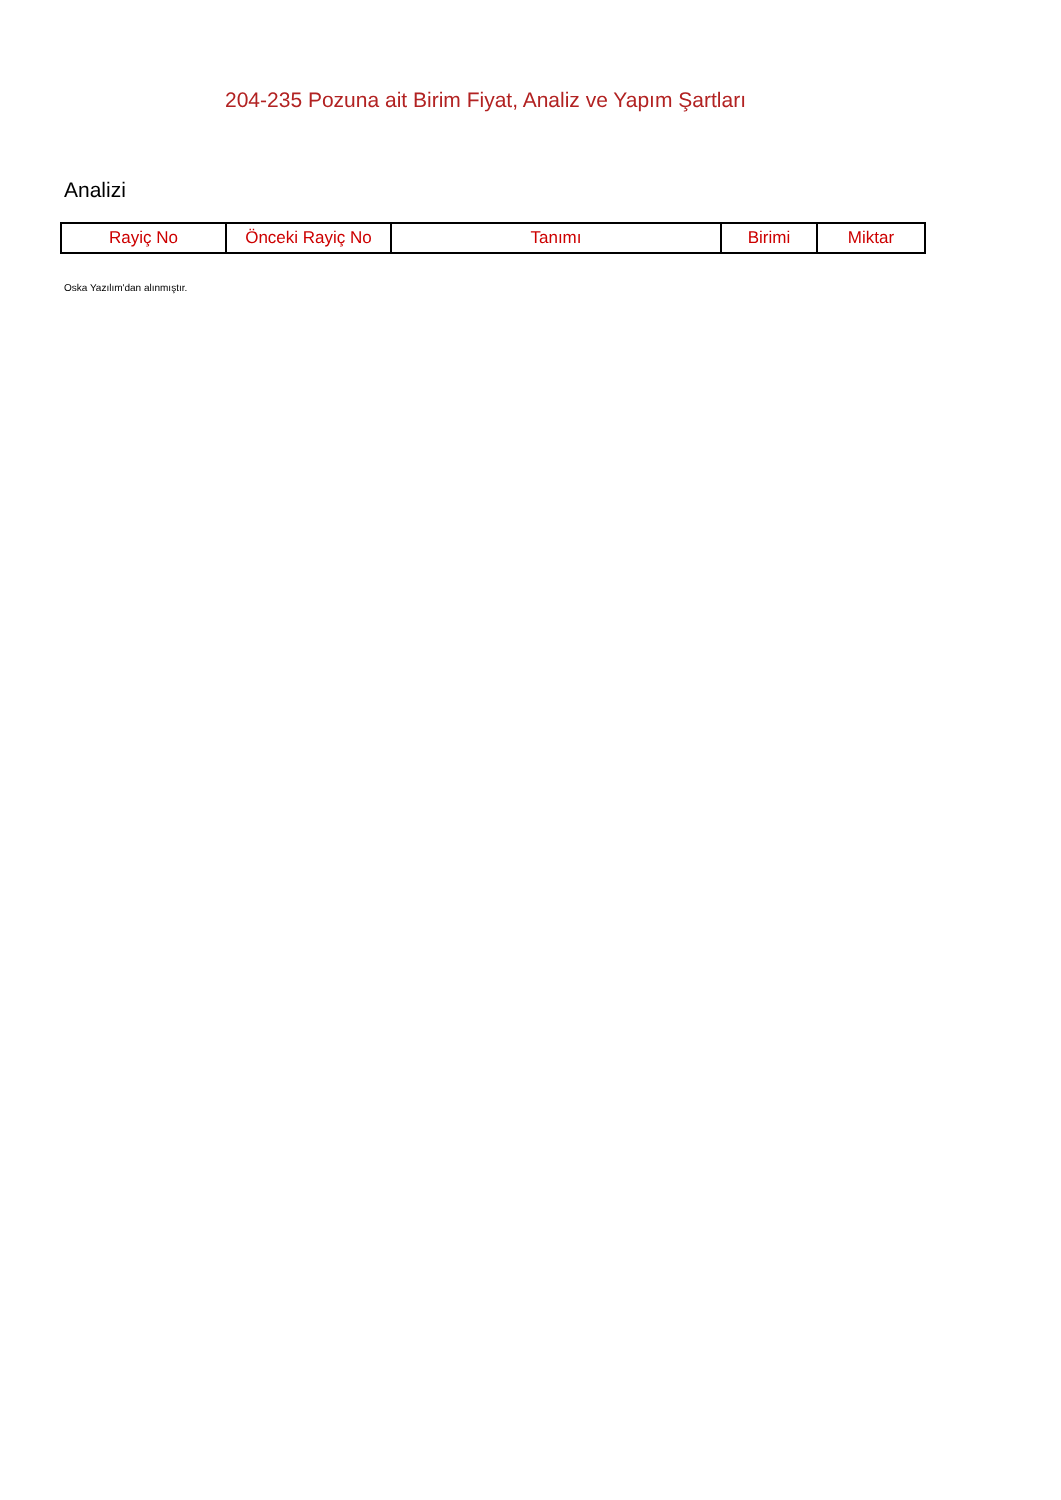204-235 Pozuna ait Birim Fiyat, Analiz ve Yapım Şartları
Analizi
| Rayiç No | Önceki Rayiç No | Tanımı | Birimi | Miktar |
| --- | --- | --- | --- | --- |
Oska Yazılım'dan alınmıştır.